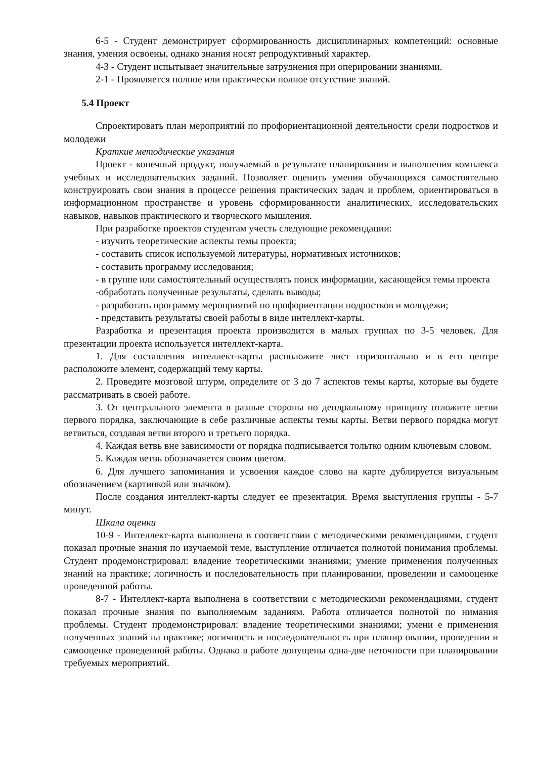6-5 - Студент демонстрирует сформированность дисциплинарных компетенций: основные знания, умения освоены, однако знания носят репродуктивный характер.
4-3 - Студент испытывает значительные затруднения при оперировании знаниями.
2-1 - Проявляется полное или практически полное отсутствие знаний.
5.4 Проект
Спроектировать план мероприятий по профориентационной деятельности среди подростков и молодежи
Краткие методические указания
Проект - конечный продукт, получаемый в результате планирования и выполнения комплекса учебных и исследовательских заданий. Позволяет оценить умения обучающихся самостоятельно конструировать свои знания в процессе решения практических задач и проблем, ориентироваться в информационном пространстве и уровень сформированности аналитических, исследовательских навыков, навыков практического и творческого мышления.
При разработке проектов студентам учесть следующие рекомендации:
- изучить теоретические аспекты темы проекта;
- составить список используемой литературы, нормативных источников;
- составить программу исследования;
- в группе или самостоятельный осуществлять поиск информации, касающейся темы проекта
-обработать полученные результаты, сделать выводы;
- разработать программу мероприятий по профориентации подростков и молодежи;
- представить результаты своей работы в виде интеллект-карты.
Разработка и презентация проекта производится в малых группах по 3-5 человек. Для презентации проекта используется интеллект-карта.
1. Для составления интеллект-карты расположите лист горизонтально и в его центре расположите элемент, содержащий тему карты.
2. Проведите мозговой штурм, определите от 3 до 7 аспектов темы карты, которые вы будете рассматривать в своей работе.
3. От центрального элемента в разные стороны по дендральному принципу отложите ветви первого порядка, заключающие в себе различные аспекты темы карты. Ветви первого порядка могут ветвиться, создавая ветви второго и третьего порядка.
4. Каждая ветвь вне зависимости от порядка подписывается тольтко одним ключевым словом.
5. Каждая ветвь обозначаяется своим цветом.
6. Для лучшего запоминания и усвоения каждое слово на карте дублируется визуальным обозначением (картинкой или значком).
После создания интеллект-карты следует ее презентация. Время выступления группы - 5-7 минут.
Шкала оценки
10-9 - Интеллект-карта выполнена в соответствии с методическими рекомендациями, студент показал прочные знания по изучаемой теме, выступление отличается полнотой понимания проблемы. Студент продемонстрировал: владение теоретическими знаниями; умение применения полученных знаний на практике; логичность и последовательность при планировании, проведении и самооценке проведенной работы.
8-7 - Интеллект-карта выполнена в соответствии с методическими рекомендациями, студент показал прочные знания по выполняемым заданиям. Работа отличается полнотой по нимания проблемы. Студент продемонстрировал: владение теоретическими знаниями; умени е применения полученных знаний на практике; логичность и последовательность при планир овании, проведении и самооценке проведенной работы. Однако в работе допущены одна-две неточности при планировании требуемых мероприятий.